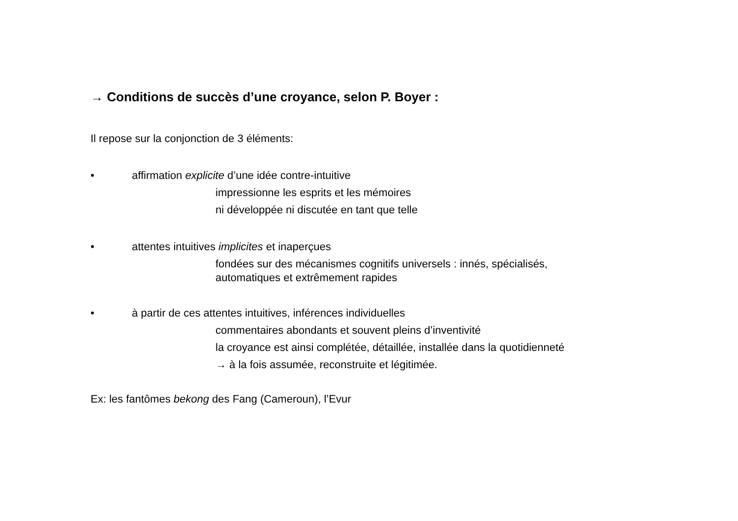→ Conditions de succès d’une croyance, selon P. Boyer :
Il repose sur la conjonction de 3 éléments:
• affirmation explicite d’une idée contre-intuitive
impressionne les esprits et les mémoires
ni développée ni discutée en tant que telle
• attentes intuitives implicites et inaperçues
fondées sur des mécanismes cognitifs universels : innés, spécialisés,
automatiques et extrêmement rapides
• à partir de ces attentes intuitives, inférences individuelles
commentaires abondants et souvent pleins d’inventivité
la croyance est ainsi complétée, détaillée, installée dans la quotidienneté
→ à la fois assumée, reconstruite et légitimée.
Ex: les fantômes bekong des Fang (Cameroun), l’Evur